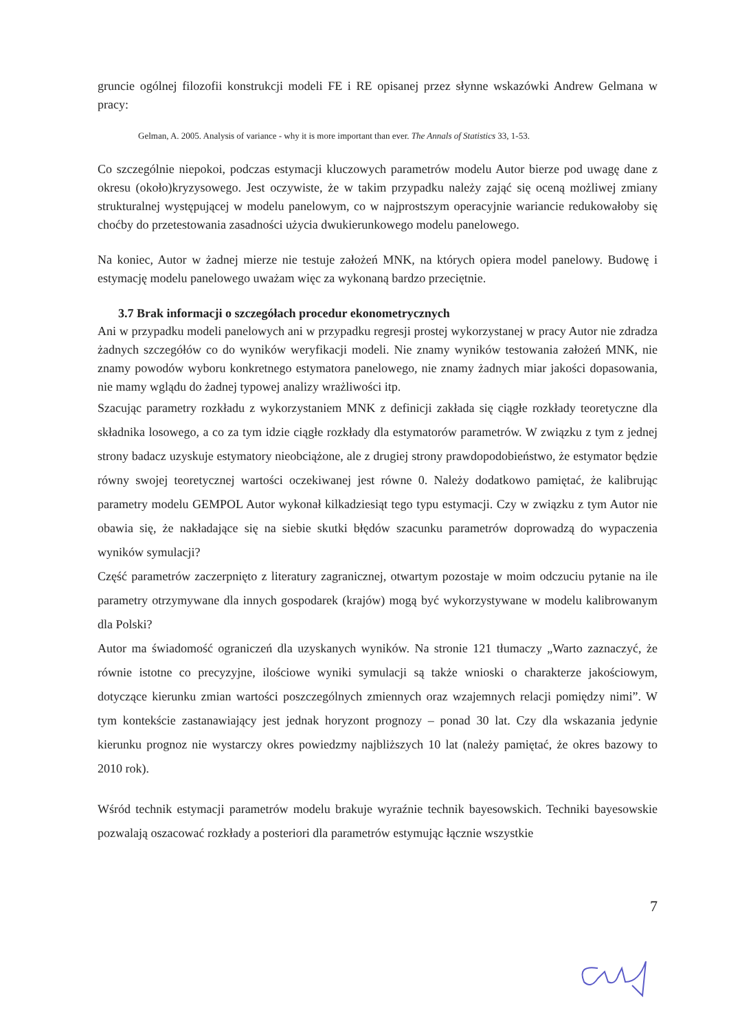gruncie ogólnej filozofii konstrukcji modeli FE i RE opisanej przez słynne wskazówki Andrew Gelmana w pracy:
Gelman, A. 2005. Analysis of variance - why it is more important than ever. The Annals of Statistics 33, 1-53.
Co szczególnie niepokoi, podczas estymacji kluczowych parametrów modelu Autor bierze pod uwagę dane z okresu (około)kryzysowego. Jest oczywiste, że w takim przypadku należy zająć się oceną możliwej zmiany strukturalnej występującej w modelu panelowym, co w najprostszym operacyjnie wariancie redukowałoby się choćby do przetestowania zasadności użycia dwukierunkowego modelu panelowego.
Na koniec, Autor w żadnej mierze nie testuje założeń MNK, na których opiera model panelowy. Budowę i estymację modelu panelowego uważam więc za wykonaną bardzo przeciętnie.
3.7 Brak informacji o szczegółach procedur ekonometrycznych
Ani w przypadku modeli panelowych ani w przypadku regresji prostej wykorzystanej w pracy Autor nie zdradza żadnych szczegółów co do wyników weryfikacji modeli. Nie znamy wyników testowania założeń MNK, nie znamy powodów wyboru konkretnego estymatora panelowego, nie znamy żadnych miar jakości dopasowania, nie mamy wglądu do żadnej typowej analizy wrażliwości itp.
Szacując parametry rozkładu z wykorzystaniem MNK z definicji zakłada się ciągłe rozkłady teoretyczne dla składnika losowego, a co za tym idzie ciągłe rozkłady dla estymatorów parametrów. W związku z tym z jednej strony badacz uzyskuje estymatory nieobciążone, ale z drugiej strony prawdopodobieństwo, że estymator będzie równy swojej teoretycznej wartości oczekiwanej jest równe 0. Należy dodatkowo pamiętać, że kalibrując parametry modelu GEMPOL Autor wykonał kilkadziesiąt tego typu estymacji. Czy w związku z tym Autor nie obawia się, że nakładające się na siebie skutki błędów szacunku parametrów doprowadzą do wypaczenia wyników symulacji?
Część parametrów zaczerpnięto z literatury zagranicznej, otwartym pozostaje w moim odczuciu pytanie na ile parametry otrzymywane dla innych gospodarek (krajów) mogą być wykorzystywane w modelu kalibrowanym dla Polski?
Autor ma świadomość ograniczeń dla uzyskanych wyników. Na stronie 121 tłumaczy „Warto zaznaczyć, że równie istotne co precyzyjne, ilościowe wyniki symulacji są także wnioski o charakterze jakościowym, dotyczące kierunku zmian wartości poszczególnych zmiennych oraz wzajemnych relacji pomiędzy nimi”. W tym kontekście zastanawiający jest jednak horyzont prognozy – ponad 30 lat. Czy dla wskazania jedynie kierunku prognoz nie wystarczy okres powiedzmy najbliższych 10 lat (należy pamiętać, że okres bazowy to 2010 rok).
Wśród technik estymacji parametrów modelu brakuje wyraźnie technik bayesowskich. Techniki bayesowskie pozwalają oszacować rozkłady a posteriori dla parametrów estymując łącznie wszystkie
7